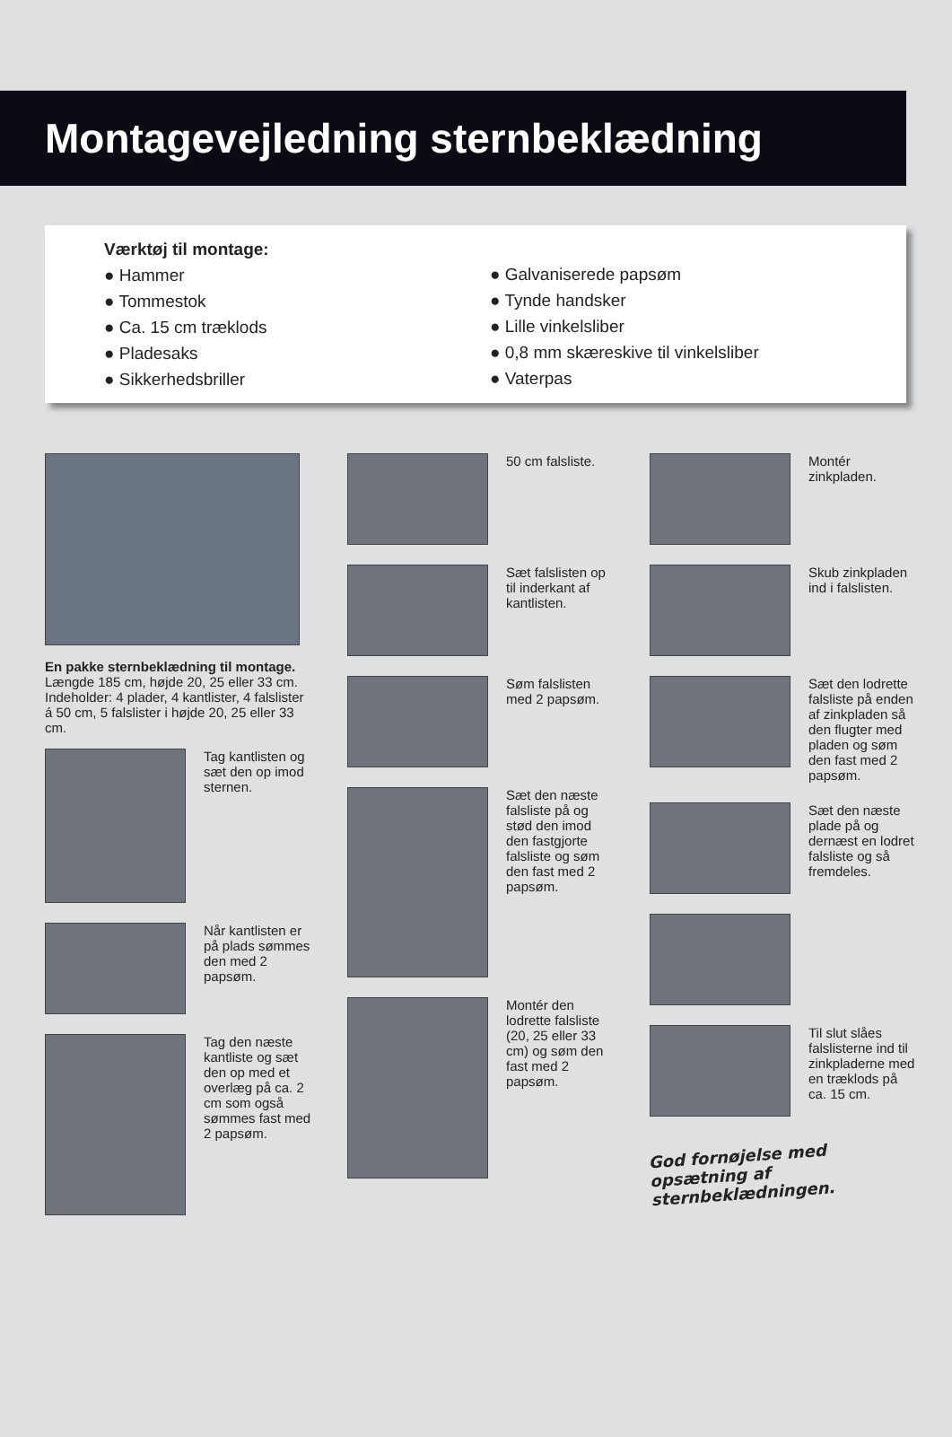Montagevejledning sternbeklædning
Værktøj til montage:
● Hammer
● Tommestok
● Ca. 15 cm træklods
● Pladesaks
● Sikkerhedsbriller
● Galvaniserede papsøm
● Tynde handsker
● Lille vinkelsliber
● 0,8 mm skæreskive til vinkelsliber
● Vaterpas
En pakke sternbeklædning til montage.
Længde 185 cm, højde 20, 25 eller 33 cm. Indeholder: 4 plader, 4 kantlister, 4 falslister á 50 cm, 5 falslister i højde 20, 25 eller 33 cm.
Tag kantlisten og sæt den op imod sternen.
Når kantlisten er på plads sømmes den med 2 papsøm.
Tag den næste kantliste og sæt den op med et overlæg på ca. 2 cm som også sømmes fast med 2 papsøm.
50 cm falsliste.
Sæt falslisten op til inderkant af kantlisten.
Søm falslisten med 2 papsøm.
Sæt den næste falsliste på og stød den imod den fastgjorte falsliste og søm den fast med 2 papsøm.
Montér den lodrette falsliste (20, 25 eller 33 cm) og søm den fast med 2 papsøm.
Montér zinkpladen.
Skub zinkpladen ind i falslisten.
Sæt den lodrette falsliste på enden af zinkpladen så den flugter med pladen og søm den fast med 2 papsøm.
Sæt den næste plade på og dernæst en lodret falsliste og så fremdeles.
Til slut slåes falslisterne ind til zinkpladerne med en træklods på ca. 15 cm.
God fornøjelse med opsætning af sternbeklædningen.